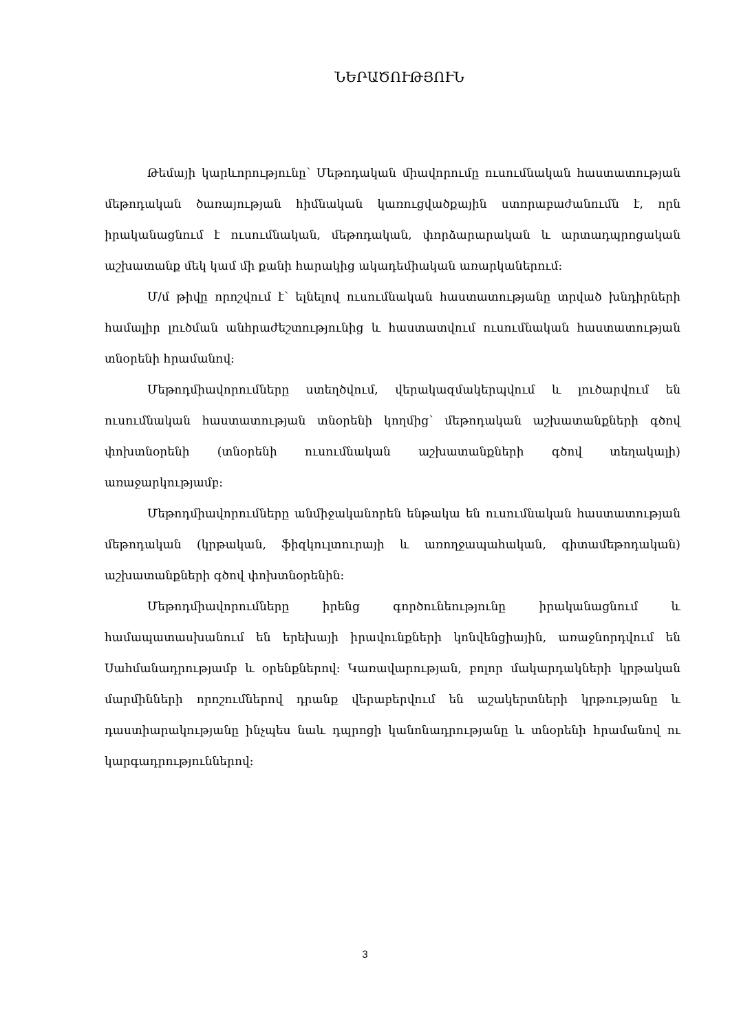ՆԵՐԱԾՈՒԹՅՈՒՆ
Թեմայի կարևորությունը՝ Մեթոդական միավորումը ուսումնական հաստատության մեթոդական ծառայության հիմնական կառուցվածքային ստորաբաժանումն է, որն իրականացնում է ուսումնական, մեթոդական, փորձարարական և արտադպրոցական աշխատանք մեկ կամ մի քանի հարակից ակադեմիական առարկաներում:
Մ/մ թիվը որոշվում է՝ ելնելով ուսումնական հաստատությանը տրված խնդիրների համալիր լուծման անհրաժեշտությունից և հաստատվում ուսումնական հաստատության տնօրենի հրամանով:
Մեթոդմիավորումները ստեղծվում, վերակազմակերպվում և լուծարվում են ուսումնական հաստատության տնօրենի կողմից՝ մեթոդական աշխատանքների գծով փոխտնօրենի (տնօրենի ուսումնական աշխատանքների գծով տեղակալի) առաջարկությամբ:
Մեթոդմիավորումները անմիջականորեն ենթակա են ուսումնական հաստատության մեթոդական (կրթական, ֆիզկուլտուրայի և առողջապահական, գիտամեթոդական) աշխատանքների գծով փոխտնօրենին:
Մեթոդմիավորումները իրենց գործունեությունը իրականացնում և համապատասխանում են երեխայի իրավունքների կոնվենցիային, առաջնորդվում են Սահմանադրությամբ և օրենքներով: Կառավարության, բոլոր մակարդակների կրթական մարմինների որոշումներով դրանք վերաբերվում են աշակերտների կրթությանը և դաստիարակությանը ինչպես նաև դպրոցի կանոնադրությանը և տնօրենի հրամանով ու կարգադրություններով:
3